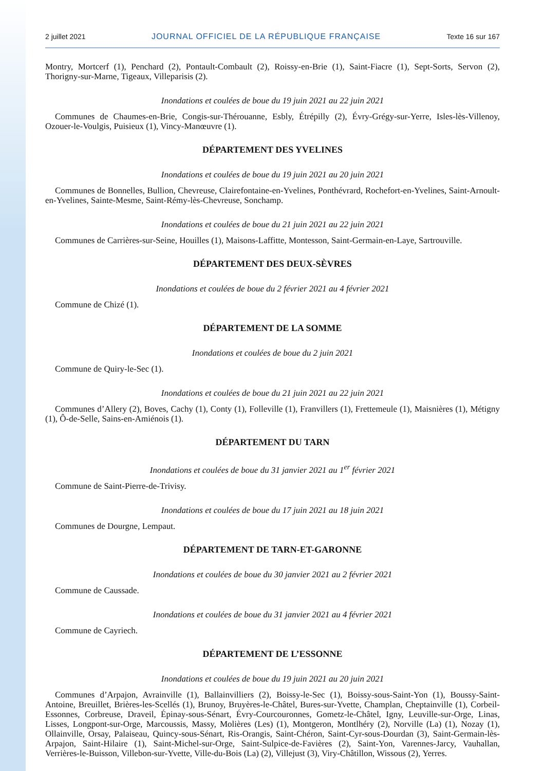2 juillet 2021 JOURNAL OFFICIEL DE LA RÉPUBLIQUE FRANÇAISE Texte 16 sur 167
Montry, Mortcerf (1), Penchard (2), Pontault-Combault (2), Roissy-en-Brie (1), Saint-Fiacre (1), Sept-Sorts, Servon (2), Thorigny-sur-Marne, Tigeaux, Villeparisis (2).
Inondations et coulées de boue du 19 juin 2021 au 22 juin 2021
Communes de Chaumes-en-Brie, Congis-sur-Thérouanne, Esbly, Étrépilly (2), Évry-Grégy-sur-Yerre, Isles-lès-Villenoy, Ozouer-le-Voulgis, Puisieux (1), Vincy-Manœuvre (1).
DÉPARTEMENT DES YVELINES
Inondations et coulées de boue du 19 juin 2021 au 20 juin 2021
Communes de Bonnelles, Bullion, Chevreuse, Clairefontaine-en-Yvelines, Ponthévrard, Rochefort-en-Yvelines, Saint-Arnoult-en-Yvelines, Sainte-Mesme, Saint-Rémy-lès-Chevreuse, Sonchamp.
Inondations et coulées de boue du 21 juin 2021 au 22 juin 2021
Communes de Carrières-sur-Seine, Houilles (1), Maisons-Laffitte, Montesson, Saint-Germain-en-Laye, Sartrouville.
DÉPARTEMENT DES DEUX-SÈVRES
Inondations et coulées de boue du 2 février 2021 au 4 février 2021
Commune de Chizé (1).
DÉPARTEMENT DE LA SOMME
Inondations et coulées de boue du 2 juin 2021
Commune de Quiry-le-Sec (1).
Inondations et coulées de boue du 21 juin 2021 au 22 juin 2021
Communes d’Allery (2), Boves, Cachy (1), Conty (1), Folleville (1), Franvillers (1), Frettemeule (1), Maisnières (1), Métigny (1), Ô-de-Selle, Sains-en-Amiénois (1).
DÉPARTEMENT DU TARN
Inondations et coulées de boue du 31 janvier 2021 au 1<sup>er</sup> février 2021
Commune de Saint-Pierre-de-Trivisy.
Inondations et coulées de boue du 17 juin 2021 au 18 juin 2021
Communes de Dourgne, Lempaut.
DÉPARTEMENT DE TARN-ET-GARONNE
Inondations et coulées de boue du 30 janvier 2021 au 2 février 2021
Commune de Caussade.
Inondations et coulées de boue du 31 janvier 2021 au 4 février 2021
Commune de Cayriech.
DÉPARTEMENT DE L’ESSONNE
Inondations et coulées de boue du 19 juin 2021 au 20 juin 2021
Communes d’Arpajon, Avrainville (1), Ballainvilliers (2), Boissy-le-Sec (1), Boissy-sous-Saint-Yon (1), Boussy-Saint-Antoine, Breuillet, Brières-les-Scellés (1), Brunoy, Bruyères-le-Châtel, Bures-sur-Yvette, Champlan, Cheptainville (1), Corbeil-Essonnes, Corbreuse, Draveil, Épinay-sous-Sénart, Évry-Courcouronnes, Gometz-le-Châtel, Igny, Leuville-sur-Orge, Linas, Lisses, Longpont-sur-Orge, Marcoussis, Massy, Molières (Les) (1), Montgeron, Montlhéry (2), Norville (La) (1), Nozay (1), Ollainville, Orsay, Palaiseau, Quincy-sous-Sénart, Ris-Orangis, Saint-Chéron, Saint-Cyr-sous-Dourdan (3), Saint-Germain-lès-Arpajon, Saint-Hilaire (1), Saint-Michel-sur-Orge, Saint-Sulpice-de-Favières (2), Saint-Yon, Varennes-Jarcy, Vauhallan, Verrières-le-Buisson, Villebon-sur-Yvette, Ville-du-Bois (La) (2), Villejust (3), Viry-Châtillon, Wissous (2), Yerres.